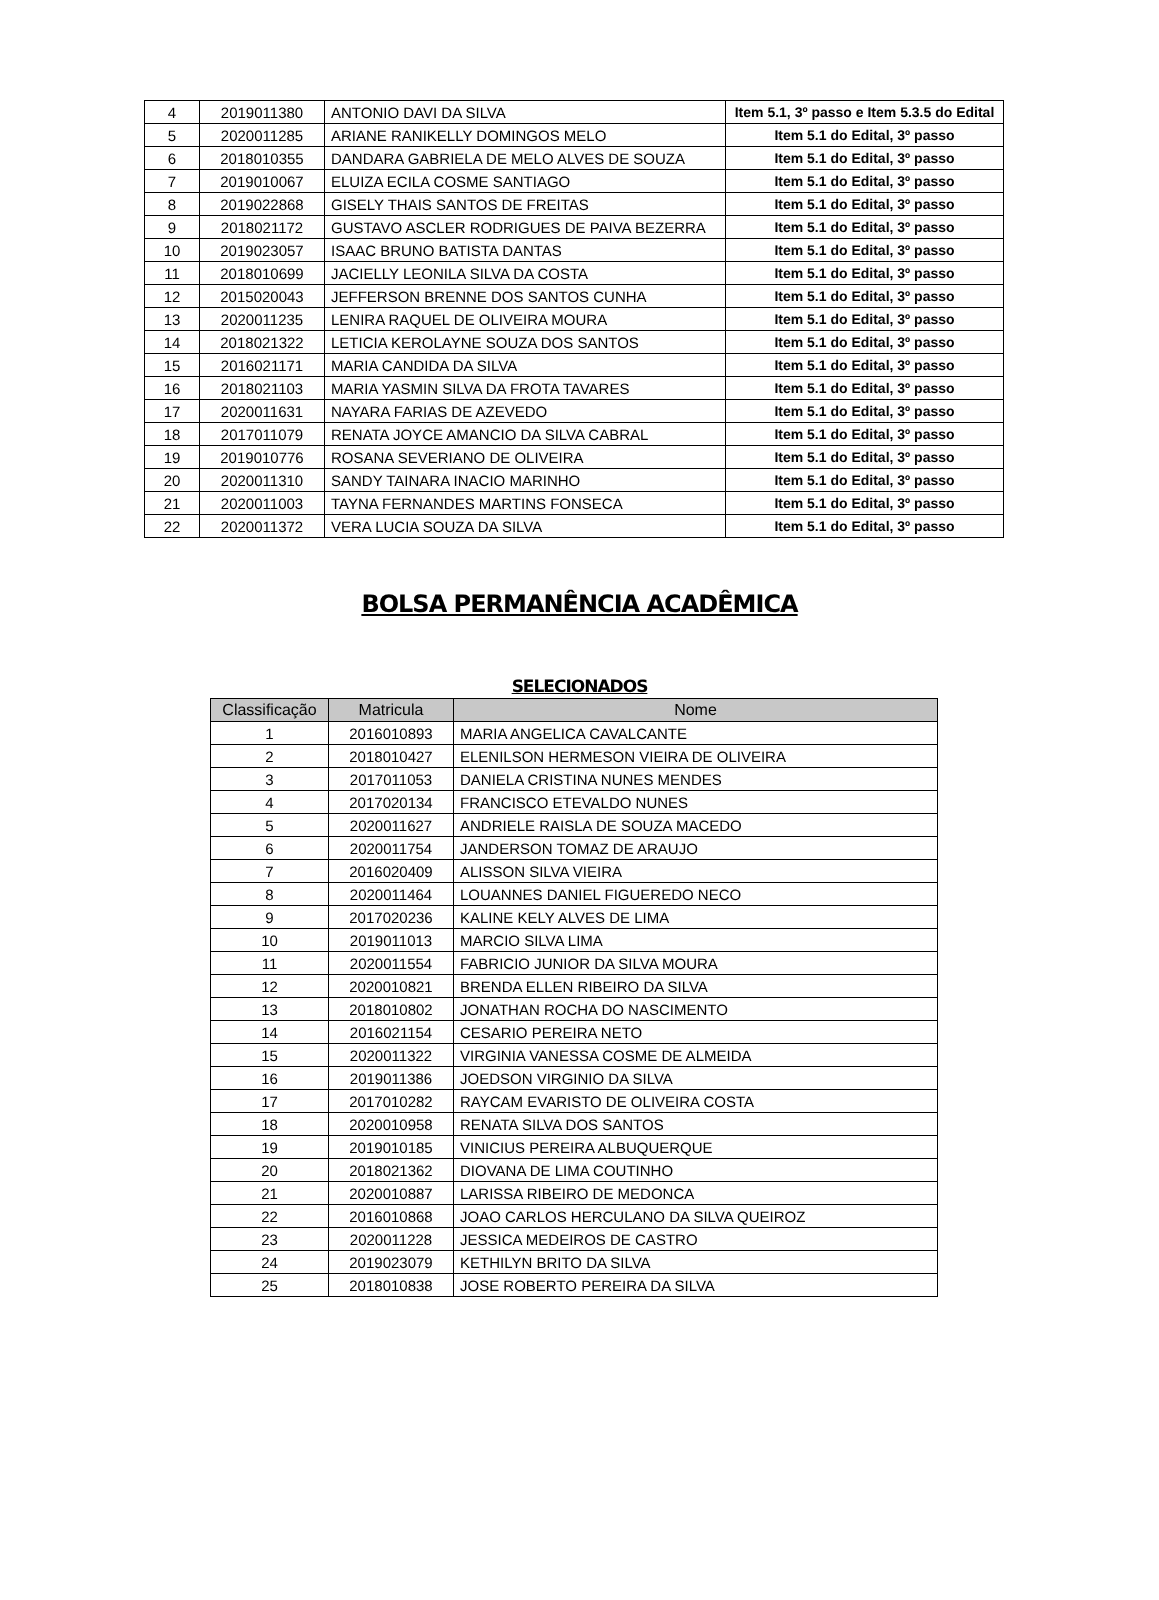| 4 | 2019011380 | ANTONIO DAVI DA SILVA | Item 5.1, 3º passo e Item 5.3.5 do Edital |
| 5 | 2020011285 | ARIANE RANIKELLY DOMINGOS MELO | Item 5.1 do Edital, 3º passo |
| 6 | 2018010355 | DANDARA GABRIELA DE MELO ALVES DE SOUZA | Item 5.1 do Edital, 3º passo |
| 7 | 2019010067 | ELUIZA ECILA COSME SANTIAGO | Item 5.1 do Edital, 3º passo |
| 8 | 2019022868 | GISELY THAIS SANTOS DE FREITAS | Item 5.1 do Edital, 3º passo |
| 9 | 2018021172 | GUSTAVO ASCLER RODRIGUES DE PAIVA BEZERRA | Item 5.1 do Edital, 3º passo |
| 10 | 2019023057 | ISAAC BRUNO BATISTA DANTAS | Item 5.1 do Edital, 3º passo |
| 11 | 2018010699 | JACIELLY LEONILA SILVA DA COSTA | Item 5.1 do Edital, 3º passo |
| 12 | 2015020043 | JEFFERSON BRENNE DOS SANTOS CUNHA | Item 5.1 do Edital, 3º passo |
| 13 | 2020011235 | LENIRA RAQUEL DE OLIVEIRA MOURA | Item 5.1 do Edital, 3º passo |
| 14 | 2018021322 | LETICIA KEROLAYNE SOUZA DOS SANTOS | Item 5.1 do Edital, 3º passo |
| 15 | 2016021171 | MARIA CANDIDA DA SILVA | Item 5.1 do Edital, 3º passo |
| 16 | 2018021103 | MARIA YASMIN SILVA DA FROTA TAVARES | Item 5.1 do Edital, 3º passo |
| 17 | 2020011631 | NAYARA FARIAS DE AZEVEDO | Item 5.1 do Edital, 3º passo |
| 18 | 2017011079 | RENATA JOYCE AMANCIO DA SILVA CABRAL | Item 5.1 do Edital, 3º passo |
| 19 | 2019010776 | ROSANA SEVERIANO DE OLIVEIRA | Item 5.1 do Edital, 3º passo |
| 20 | 2020011310 | SANDY TAINARA INACIO MARINHO | Item 5.1 do Edital, 3º passo |
| 21 | 2020011003 | TAYNA FERNANDES MARTINS FONSECA | Item 5.1 do Edital, 3º passo |
| 22 | 2020011372 | VERA LUCIA SOUZA DA SILVA | Item 5.1 do Edital, 3º passo |
BOLSA PERMANÊNCIA ACADÊMICA
SELECIONADOS
| Classificação | Matricula | Nome |
| --- | --- | --- |
| 1 | 2016010893 | MARIA ANGELICA CAVALCANTE |
| 2 | 2018010427 | ELENILSON HERMESON VIEIRA DE OLIVEIRA |
| 3 | 2017011053 | DANIELA CRISTINA NUNES MENDES |
| 4 | 2017020134 | FRANCISCO ETEVALDO NUNES |
| 5 | 2020011627 | ANDRIELE RAISLA DE SOUZA MACEDO |
| 6 | 2020011754 | JANDERSON TOMAZ DE ARAUJO |
| 7 | 2016020409 | ALISSON SILVA VIEIRA |
| 8 | 2020011464 | LOUANNES DANIEL FIGUEREDO NECO |
| 9 | 2017020236 | KALINE KELY ALVES DE LIMA |
| 10 | 2019011013 | MARCIO SILVA LIMA |
| 11 | 2020011554 | FABRICIO JUNIOR DA SILVA MOURA |
| 12 | 2020010821 | BRENDA ELLEN RIBEIRO DA SILVA |
| 13 | 2018010802 | JONATHAN ROCHA DO NASCIMENTO |
| 14 | 2016021154 | CESARIO PEREIRA NETO |
| 15 | 2020011322 | VIRGINIA VANESSA COSME DE ALMEIDA |
| 16 | 2019011386 | JOEDSON VIRGINIO DA SILVA |
| 17 | 2017010282 | RAYCAM EVARISTO DE OLIVEIRA COSTA |
| 18 | 2020010958 | RENATA SILVA DOS SANTOS |
| 19 | 2019010185 | VINICIUS PEREIRA ALBUQUERQUE |
| 20 | 2018021362 | DIOVANA DE LIMA COUTINHO |
| 21 | 2020010887 | LARISSA RIBEIRO DE MEDONCA |
| 22 | 2016010868 | JOAO CARLOS HERCULANO DA SILVA QUEIROZ |
| 23 | 2020011228 | JESSICA MEDEIROS DE CASTRO |
| 24 | 2019023079 | KETHILYN BRITO DA SILVA |
| 25 | 2018010838 | JOSE ROBERTO PEREIRA DA SILVA |